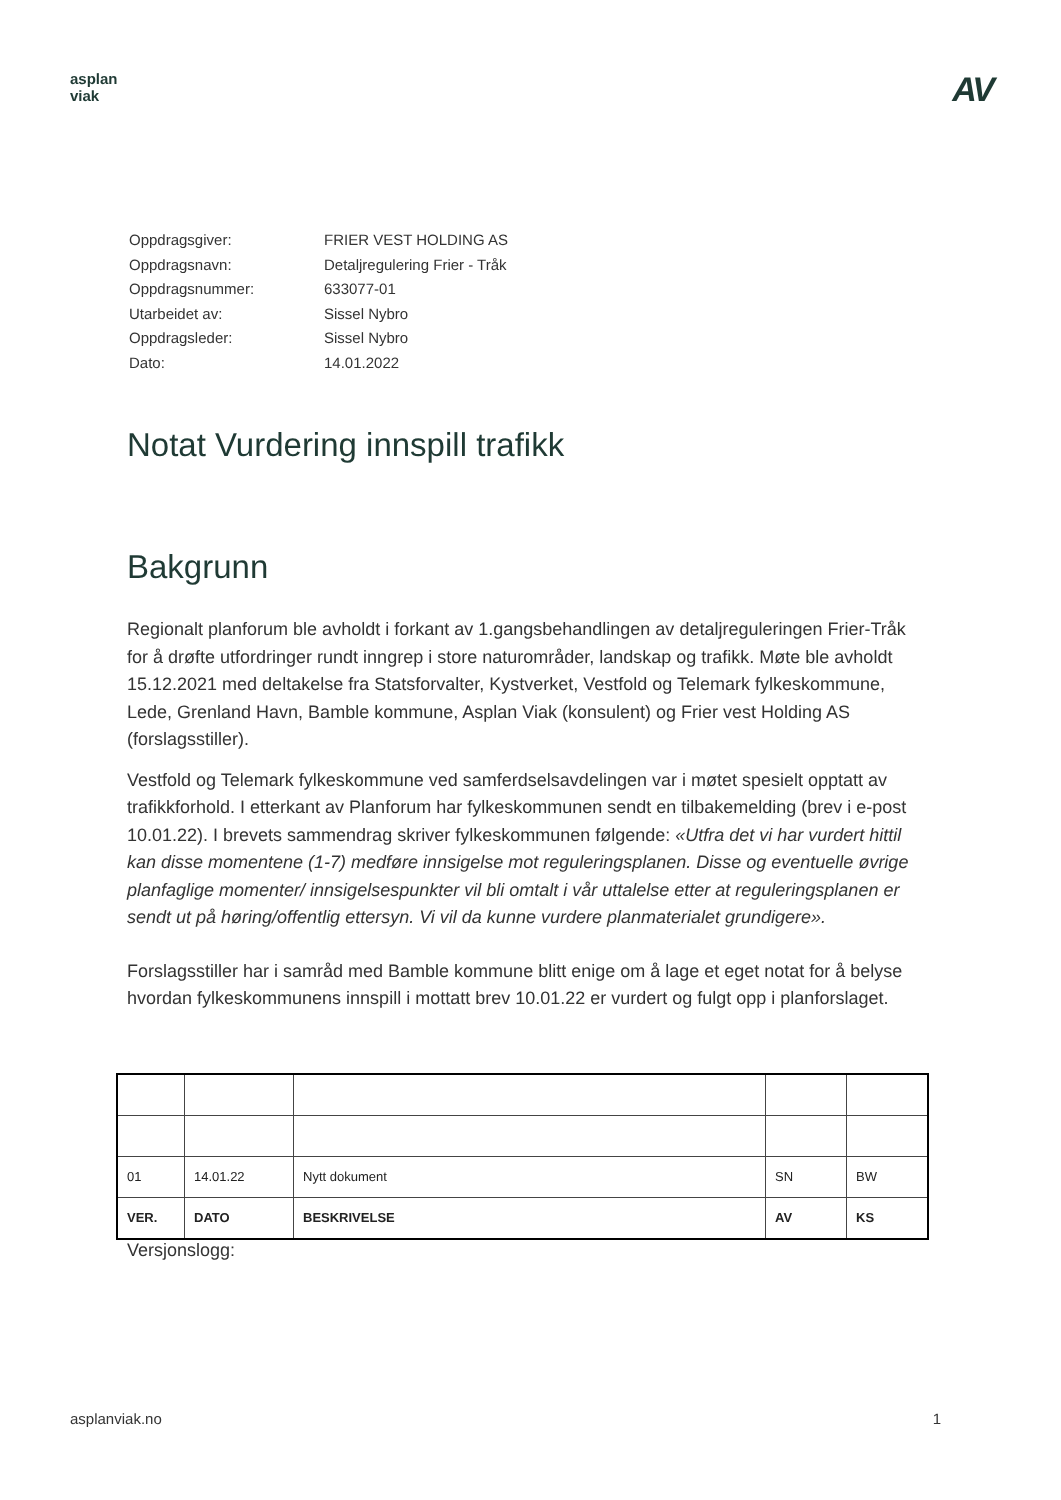asplan
viak
AV
| Oppdragsgiver: | FRIER VEST HOLDING AS |
| Oppdragsnavn: | Detaljregulering Frier - Tråk |
| Oppdragsnummer: | 633077-01 |
| Utarbeidet av: | Sissel Nybro |
| Oppdragsleder: | Sissel Nybro |
| Dato: | 14.01.2022 |
Notat Vurdering innspill trafikk
Bakgrunn
Regionalt planforum ble avholdt i forkant av 1.gangsbehandlingen av detaljreguleringen Frier-Tråk for å drøfte utfordringer rundt inngrep i store naturområder, landskap og trafikk. Møte ble avholdt 15.12.2021 med deltakelse fra Statsforvalter, Kystverket, Vestfold og Telemark fylkeskommune, Lede, Grenland Havn, Bamble kommune, Asplan Viak (konsulent) og Frier vest Holding AS (forslagsstiller).
Vestfold og Telemark fylkeskommune ved samferdselsavdelingen var i møtet spesielt opptatt av trafikkforhold. I etterkant av Planforum har fylkeskommunen sendt en tilbakemelding (brev i e-post 10.01.22). I brevets sammendrag skriver fylkeskommunen følgende: «Utfra det vi har vurdert hittil kan disse momentene (1-7) medføre innsigelse mot reguleringsplanen. Disse og eventuelle øvrige planfaglige momenter/ innsigelsespunkter vil bli omtalt i vår uttalelse etter at reguleringsplanen er sendt ut på høring/offentlig ettersyn. Vi vil da kunne vurdere planmaterialet grundigere».
Forslagsstiller har i samråd med Bamble kommune blitt enige om å lage et eget notat for å belyse hvordan fylkeskommunens innspill i mottatt brev 10.01.22 er vurdert og fulgt opp i planforslaget.
| 01 | 14.01.22 | Nytt dokument | SN | BW |
| VER. | DATO | BESKRIVELSE | AV | KS |
Versjonslogg:
asplanviak.no 1